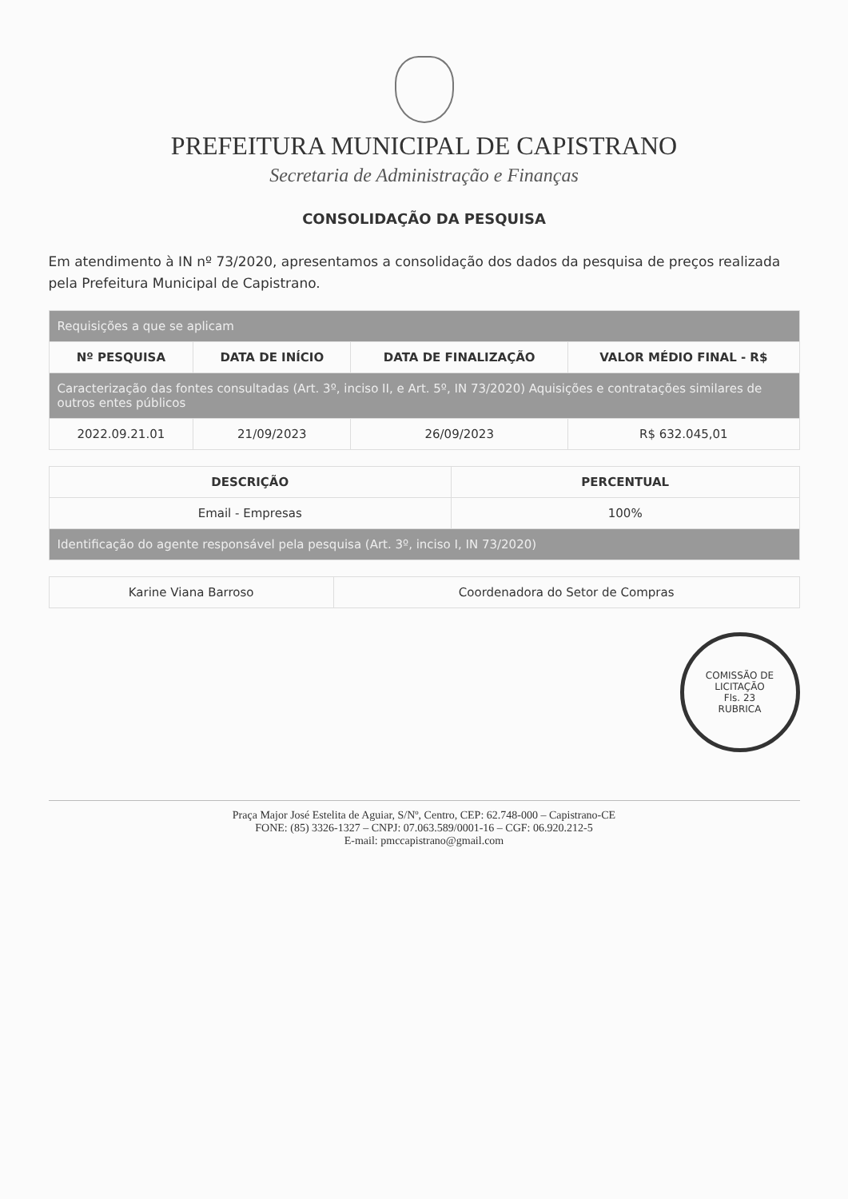PREFEITURA MUNICIPAL DE CAPISTRANO
Secretaria de Administração e Finanças
CONSOLIDAÇÃO DA PESQUISA
Em atendimento à IN nº 73/2020, apresentamos a consolidação dos dados da pesquisa de preços realizada pela Prefeitura Municipal de Capistrano.
| Requisições a que se aplicam | | | |
| Nº PESQUISA | DATA DE INÍCIO | DATA DE FINALIZAÇÃO | VALOR MÉDIO FINAL - R$ |
| Caracterização das fontes consultadas (Art. 3º, inciso II, e Art. 5º, IN 73/2020) Aquisições e contratações similares de outros entes públicos | | | |
| 2022.09.21.01 | 21/09/2023 | 26/09/2023 | R$ 632.045,01 |
| DESCRIÇÃO | PERCENTUAL |
| --- | --- |
| Email - Empresas | 100% |
| Identificação do agente responsável pela pesquisa (Art. 3º, inciso I, IN 73/2020) | |
| Karine Viana Barroso | Coordenadora do Setor de Compras |
COMISSÃO DE LICITAÇÃO
Fls. 23
RUBRICA
Praça Major José Estelita de Aguiar, S/Nº, Centro, CEP: 62.748-000 – Capistrano-CE
FONE: (85) 3326-1327 – CNPJ: 07.063.589/0001-16 – CGF: 06.920.212-5
E-mail: pmccapistrano@gmail.com